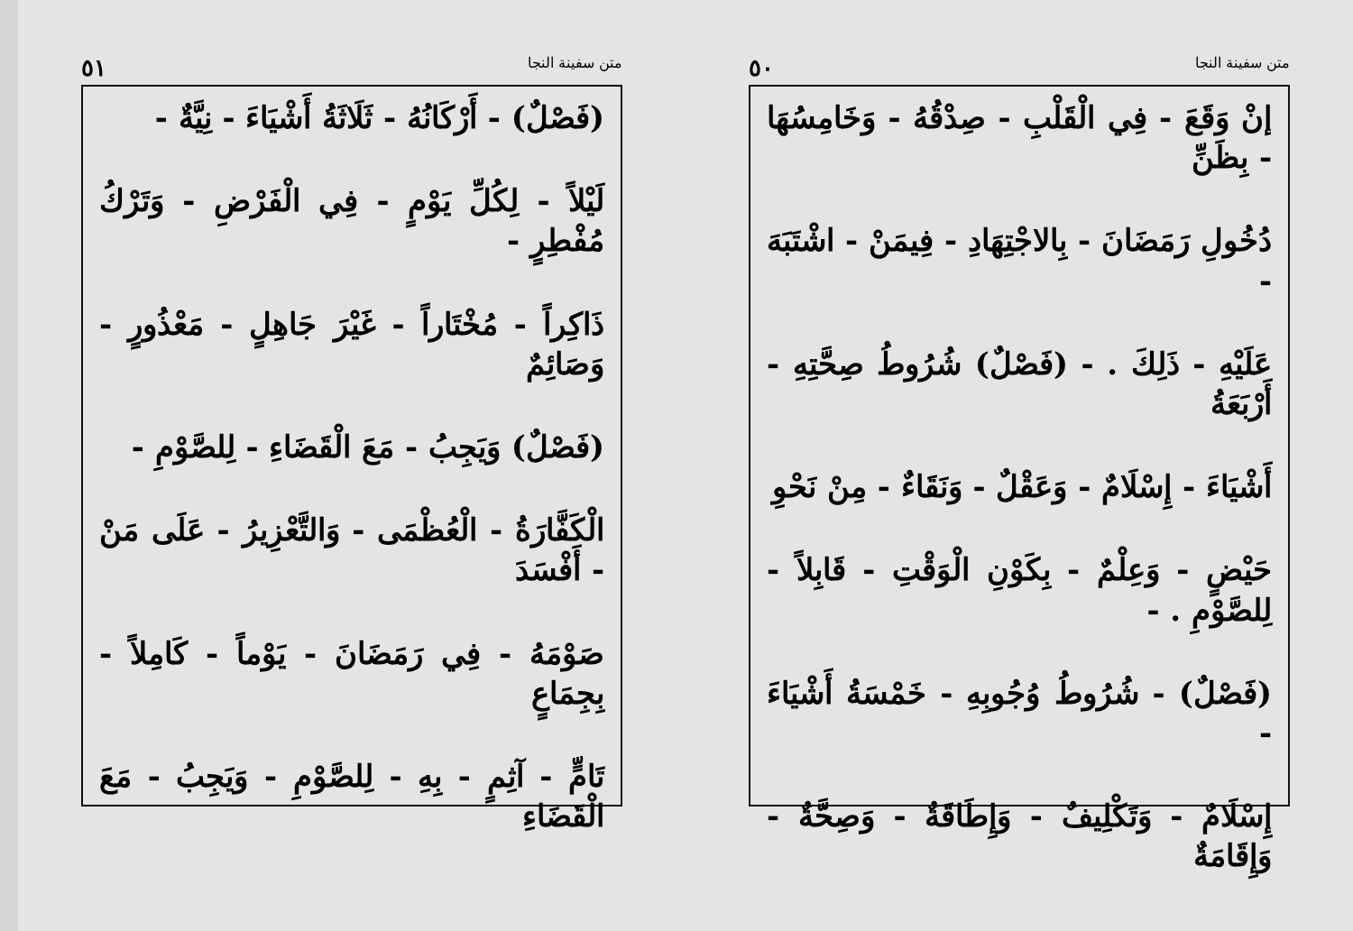متن سفينة النجا ٥٠
إنْ وَقَعَ - فِي الْقَلْبِ - صِدْقُهُ - وَخَامِسُهَا - بِظَنِّ
دُخُولِ رَمَضَانَ - بِالاجْتِهَادِ - فِيمَنْ - اشْتَبَهَ -
عَلَيْهِ - ذَلِكَ . - (فَصْلٌ) شُرُوطُ صِحَّتِهِ - أَرْبَعَةُ
أَشْيَاءَ - إِسْلَامٌ - وَعَقْلٌ - وَنَقَاءٌ - مِنْ نَحْوِ
حَيْضٍ - وَعِلْمٌ - بِكَوْنِ الْوَقْتِ - قَابِلاً - لِلصَّوْمِ . -
(فَصْلٌ) - شُرُوطُ وُجُوبِهِ - خَمْسَةُ أَشْيَاءَ -
إِسْلَامٌ - وَتَكْلِيفٌ - وَإِطَاقَةٌ - وَصِحَّةٌ - وَإِقَامَةٌ
متن سفينة النجا ٥١
(فَصْلٌ) - أَرْكَانُهُ - ثَلَاثَةُ أَشْيَاءَ - نِيَّةٌ -
لَيْلاً - لِكُلِّ يَوْمٍ - فِي الْفَرْضِ - وَتَرْكُ مُفْطِرٍ -
ذَاكِراً - مُخْتَاراً - غَيْرَ جَاهِلٍ - مَعْذُورٍ - وَصَائِمٌ
(فَصْلٌ) وَيَجِبُ - مَعَ الْقَضَاءِ - لِلصَّوْمِ -
الْكَفَّارَةُ - الْعُظْمَى - وَالتَّعْزِيرُ - عَلَى مَنْ - أَفْسَدَ
صَوْمَهُ - فِي رَمَضَانَ - يَوْماً - كَامِلاً - بِجِمَاعٍ
تَامٍّ - آثِمٍ - بِهِ - لِلصَّوْمِ - وَيَجِبُ - مَعَ الْقَضَاءِ